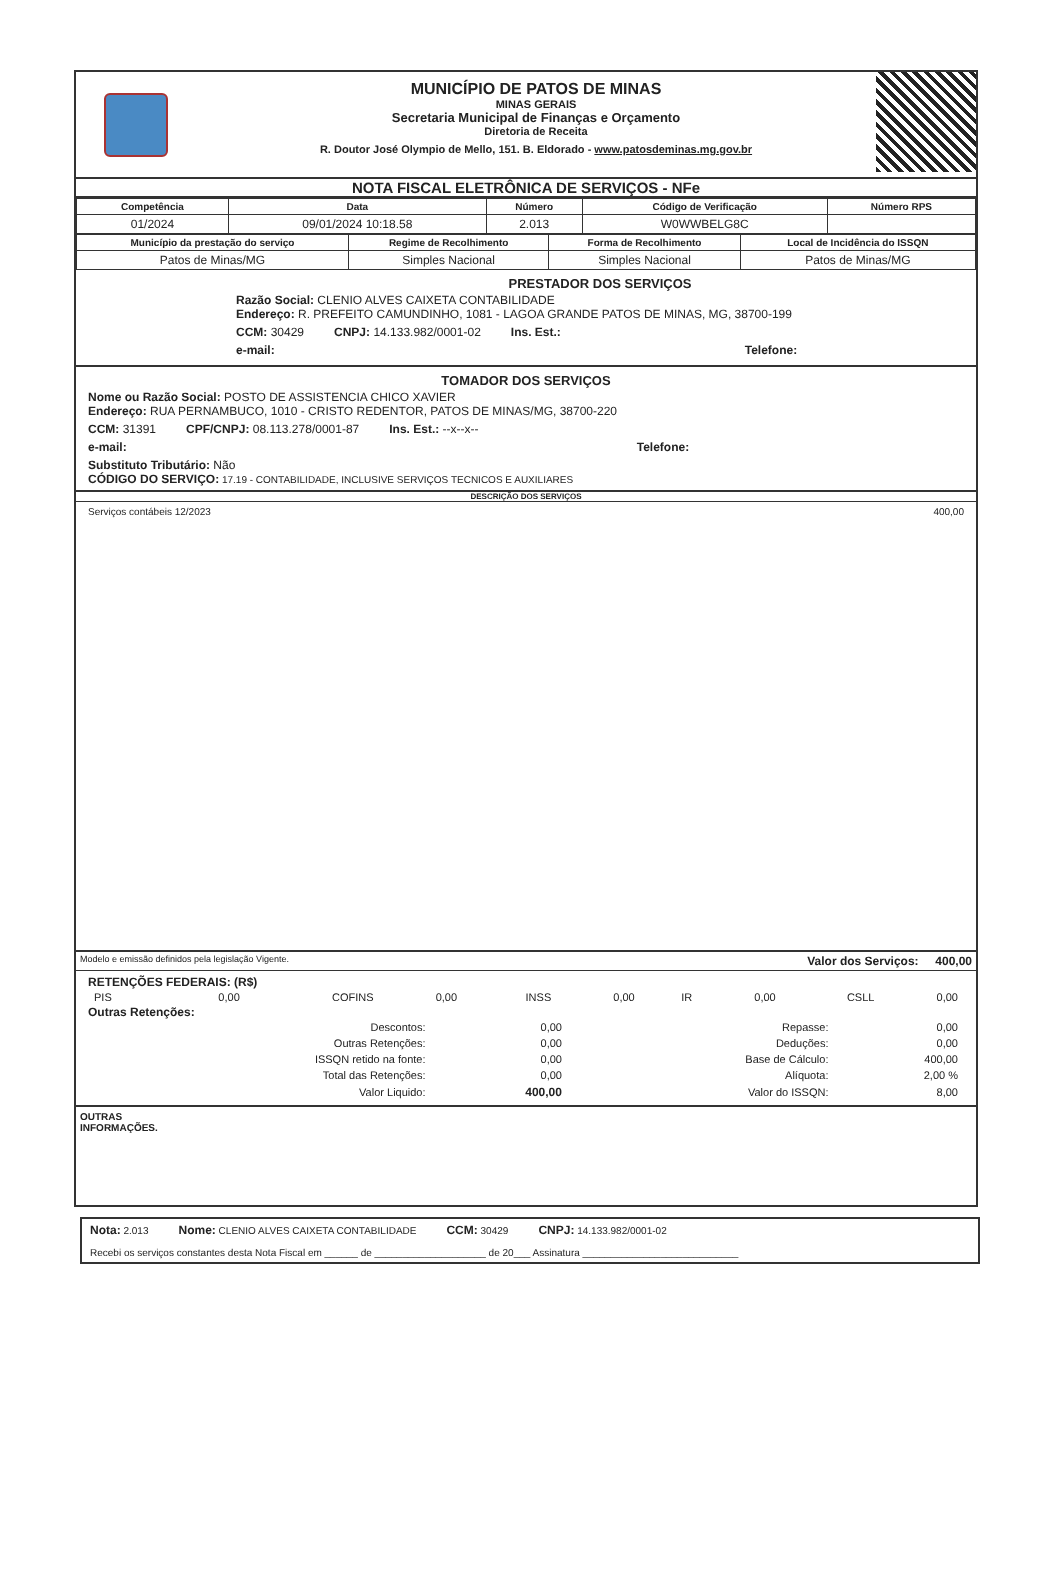MUNICÍPIO DE PATOS DE MINAS
MINAS GERAIS
Secretaria Municipal de Finanças e Orçamento
Diretoria de Receita
R. Doutor José Olympio de Mello, 151. B. Eldorado - www.patosdeminas.mg.gov.br
NOTA FISCAL ELETRÔNICA DE SERVIÇOS - NFe
| Competência | Data | Número | Código de Verificação | Número RPS |
| --- | --- | --- | --- | --- |
| 01/2024 | 09/01/2024 10:18.58 | 2.013 | W0WWBELG8C | |
| Município da prestação do serviço | Regime de Recolhimento | Forma de Recolhimento | Local de Incidência do ISSQN |
| --- | --- | --- | --- |
| Patos de Minas/MG | Simples Nacional | Simples Nacional | Patos de Minas/MG |
PRESTADOR DOS SERVIÇOS
Razão Social: CLENIO ALVES CAIXETA CONTABILIDADE
Endereço: R. PREFEITO CAMUNDINHO, 1081 - LAGOA GRANDE PATOS DE MINAS, MG, 38700-199
CCM: 30429 CNPJ: 14.133.982/0001-02 Ins. Est.:
e-mail: Telefone:
TOMADOR DOS SERVIÇOS
Nome ou Razão Social: POSTO DE ASSISTENCIA CHICO XAVIER
Endereço: RUA PERNAMBUCO, 1010 - CRISTO REDENTOR, PATOS DE MINAS/MG, 38700-220
CCM: 31391 CPF/CNPJ: 08.113.278/0001-87 Ins. Est.: --x--x--
e-mail: Telefone:
Substituto Tributário: Não
CÓDIGO DO SERVIÇO: 17.19 - CONTABILIDADE, INCLUSIVE SERVIÇOS TECNICOS E AUXILIARES
DESCRIÇÃO DOS SERVIÇOS
Serviços contábeis 12/2023 400,00
Modelo e emissão definidos pela legislação Vigente. Valor dos Serviços: 400,00
RETENÇÕES FEDERAIS: (R$)
| PIS | 0,00 | COFINS | 0,00 | INSS | 0,00 | IR | 0,00 | CSLL | 0,00 |
Outras Retenções:
| Descontos: | 0,00 | Repasse: | 0,00 |
| Outras Retenções: | 0,00 | Deduções: | 0,00 |
| ISSQN retido na fonte: | 0,00 | Base de Cálculo: | 400,00 |
| Total das Retenções: | 0,00 | Alíquota: | 2,00 % |
| Valor Liquido: | 400,00 | Valor do ISSQN: | 8,00 |
OUTRAS
INFORMAÇÕES.
Nota: 2.013 Nome: CLENIO ALVES CAIXETA CONTABILIDADE CCM: 30429 CNPJ: 14.133.982/0001-02
Recebi os serviços constantes desta Nota Fiscal em ______ de ____________________ de 20___ Assinatura ____________________________